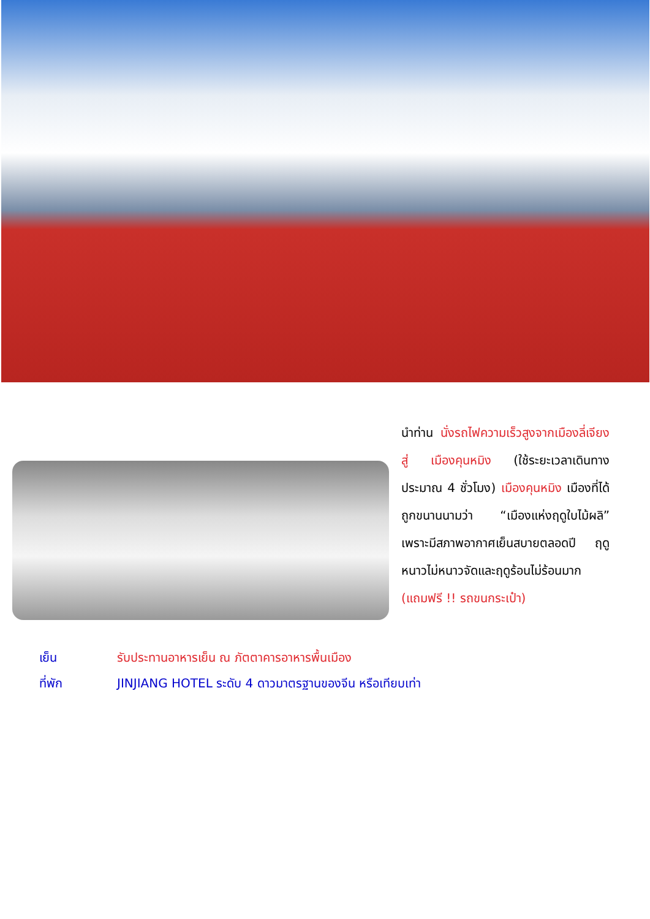นำท่าน นั่งรถไฟความเร็วสูงจากเมืองลี่เจียง สู่ เมืองคุนหมิง (ใช้ระยะเวลาเดินทางประมาณ 4 ชั่วโมง) เมืองคุนหมิง เมืองที่ได้ถูกขนานนามว่า “เมืองแห่งฤดูใบไม้ผลิ” เพราะมีสภาพอากาศเย็นสบายตลอดปี ฤดูหนาวไม่หนาวจัดและฤดูร้อนไม่ร้อนมาก (แถมฟรี !! รถขนกระเป๋า)
เย็น รับประทานอาหารเย็น ณ ภัตตาคารอาหารพื้นเมือง
ที่พัก JINJIANG HOTEL ระดับ 4 ดาวมาตรฐานของจีน หรือเทียบเท่า